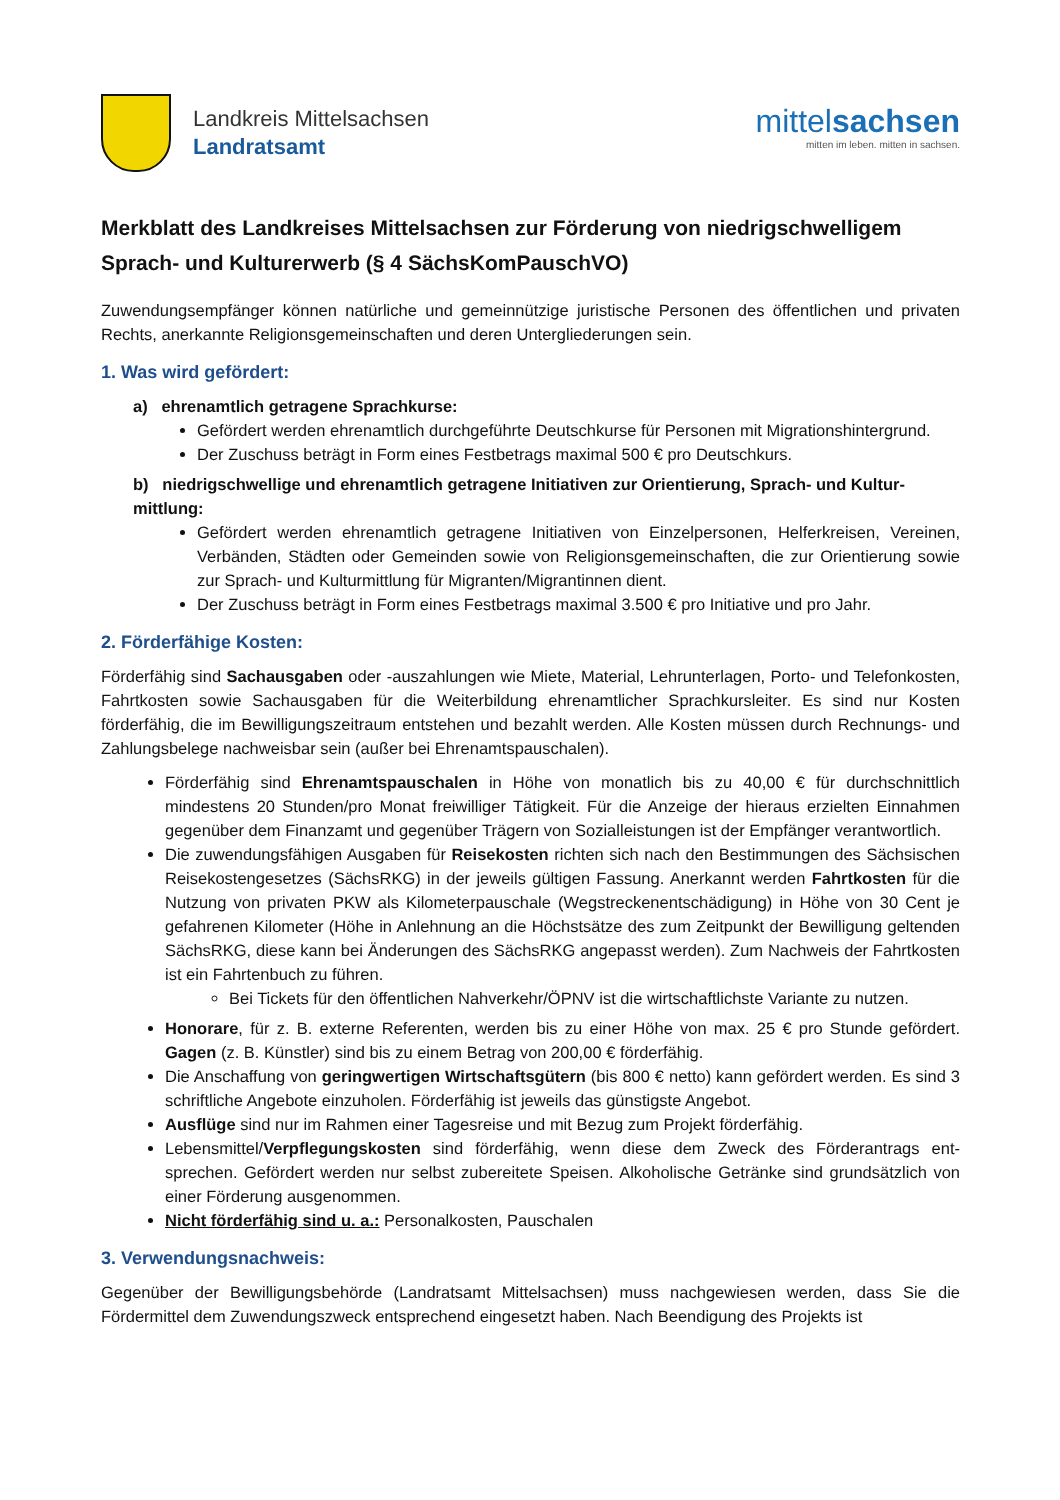Landkreis Mittelsachsen
Landratsamt
mittelsachsen
mitten im leben. mitten in sachsen.
Merkblatt des Landkreises Mittelsachsen zur Förderung von niedrigschwelligem Sprach- und Kulturerwerb (§ 4 SächsKomPauschVO)
Zuwendungsempfänger können natürliche und gemeinnützige juristische Personen des öffentlichen und privaten Rechts, anerkannte Religionsgemeinschaften und deren Untergliederungen sein.
1. Was wird gefördert:
a) ehrenamtlich getragene Sprachkurse:
Gefördert werden ehrenamtlich durchgeführte Deutschkurse für Personen mit Migrations­hintergrund.
Der Zuschuss beträgt in Form eines Festbetrags maximal 500 € pro Deutschkurs.
b) niedrigschwellige und ehrenamtlich getragene Initiativen zur Orientierung, Sprach- und Kultur­mittlung:
Gefördert werden ehrenamtlich getragene Initiativen von Einzelpersonen, Helferkreisen, Vereinen, Verbänden, Städten oder Gemeinden sowie von Religionsgemeinschaften, die zur Orientierung sowie zur Sprach- und Kulturmittlung für Migranten/Migrantinnen dient.
Der Zuschuss beträgt in Form eines Festbetrags maximal 3.500 € pro Initiative und pro Jahr.
2. Förderfähige Kosten:
Förderfähig sind Sachausgaben oder -auszahlungen wie Miete, Material, Lehrunterlagen, Porto- und Tele­fonkosten, Fahrtkosten sowie Sachausgaben für die Weiterbildung ehrenamtlicher Sprachkursleiter. Es sind nur Kosten förderfähig, die im Bewilligungszeitraum entstehen und bezahlt werden. Alle Kosten müssen durch Rechnungs- und Zahlungsbelege nachweisbar sein (außer bei Ehrenamtspauschalen).
Förderfähig sind Ehrenamtspauschalen in Höhe von monatlich bis zu 40,00 € für durchschnittlich mindestens 20 Stunden/pro Monat freiwilliger Tätigkeit. Für die Anzeige der hieraus erzielten Ein­nahmen gegenüber dem Finanzamt und gegenüber Trägern von Sozialleistungen ist der Empfänger verantwortlich.
Die zuwendungsfähigen Ausgaben für Reisekosten richten sich nach den Bestimmungen des Säch­sischen Reisekostengesetzes (SächsRKG) in der jeweils gültigen Fassung. Anerkannt werden Fahrt­kosten für die Nutzung von privaten PKW als Kilometerpauschale (Wegstreckenentschädigung) in Höhe von 30 Cent je gefahrenen Kilometer (Höhe in Anlehnung an die Höchstsätze des zum Zeit­punkt der Bewilligung geltenden SächsRKG, diese kann bei Änderungen des SächsRKG angepasst werden). Zum Nachweis der Fahrtkosten ist ein Fahrtenbuch zu führen.
Bei Tickets für den öffentlichen Nahverkehr/ÖPNV ist die wirtschaftlichste Variante zu nut­zen.
Honorare, für z. B. externe Referenten, werden bis zu einer Höhe von max. 25 € pro Stunde geför­dert. Gagen (z. B. Künstler) sind bis zu einem Betrag von 200,00 € förderfähig.
Die Anschaffung von geringwertigen Wirtschaftsgütern (bis 800 € netto) kann gefördert werden. Es sind 3 schriftliche Angebote einzuholen. Förderfähig ist jeweils das günstigste Angebot.
Ausflüge sind nur im Rahmen einer Tagesreise und mit Bezug zum Projekt förderfähig.
Lebensmittel/Verpflegungskosten sind förderfähig, wenn diese dem Zweck des Förderantrags ent­sprechen. Gefördert werden nur selbst zubereitete Speisen. Alkoholische Getränke sind grundsätz­lich von einer Förderung ausgenommen.
Nicht förderfähig sind u. a.: Personalkosten, Pauschalen
3. Verwendungsnachweis:
Gegenüber der Bewilligungsbehörde (Landratsamt Mittelsachsen) muss nachgewiesen werden, dass Sie die Fördermittel dem Zuwendungszweck entsprechend eingesetzt haben. Nach Beendigung des Projekts ist